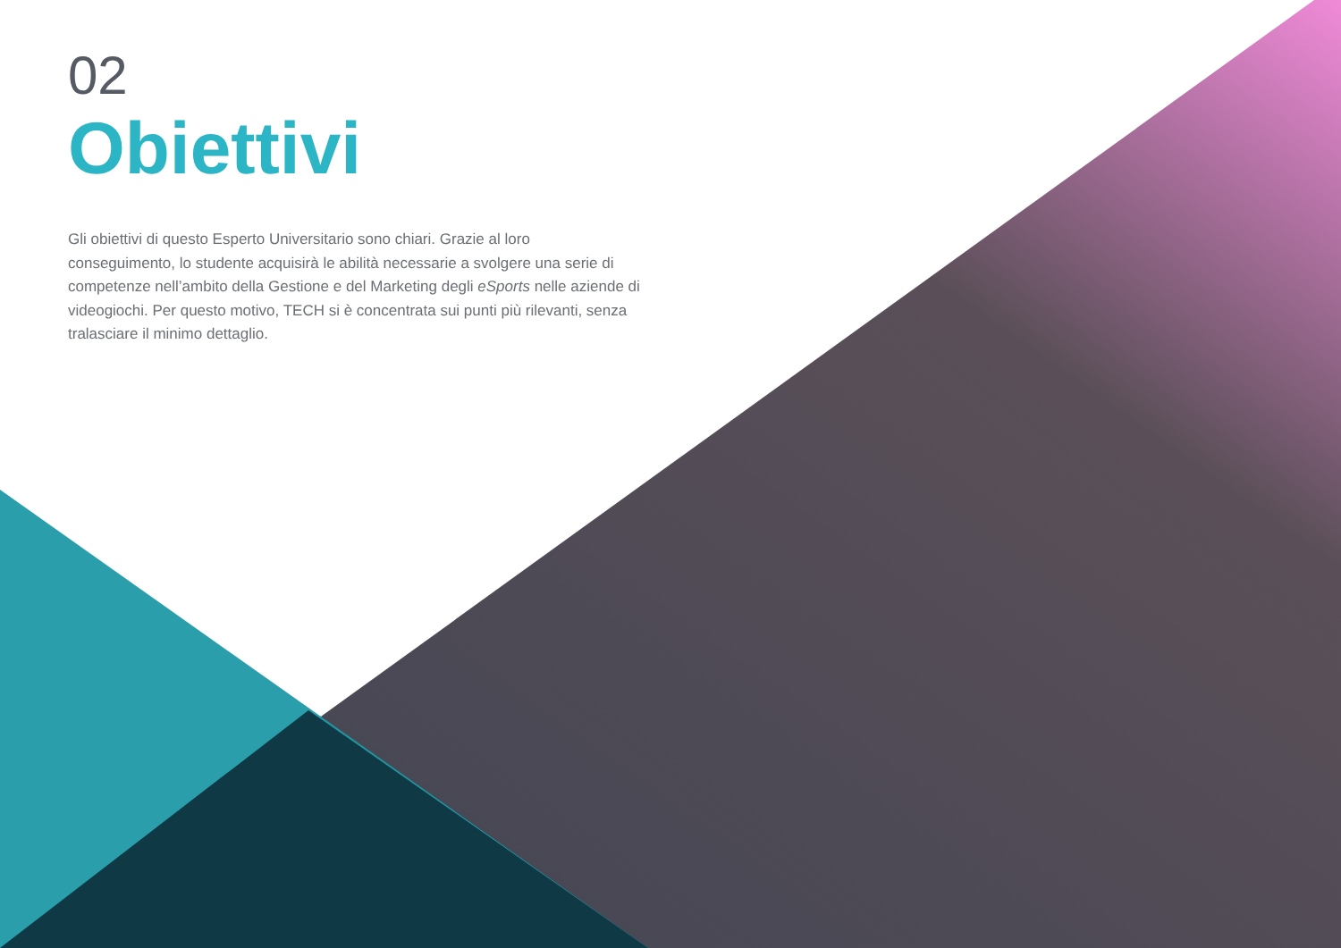02
Obiettivi
Gli obiettivi di questo Esperto Universitario sono chiari. Grazie al loro conseguimento, lo studente acquisirà le abilità necessarie a svolgere una serie di competenze nell’ambito della Gestione e del Marketing degli eSports nelle aziende di videogiochi. Per questo motivo, TECH si è concentrata sui punti più rilevanti, senza tralasciare il minimo dettaglio.